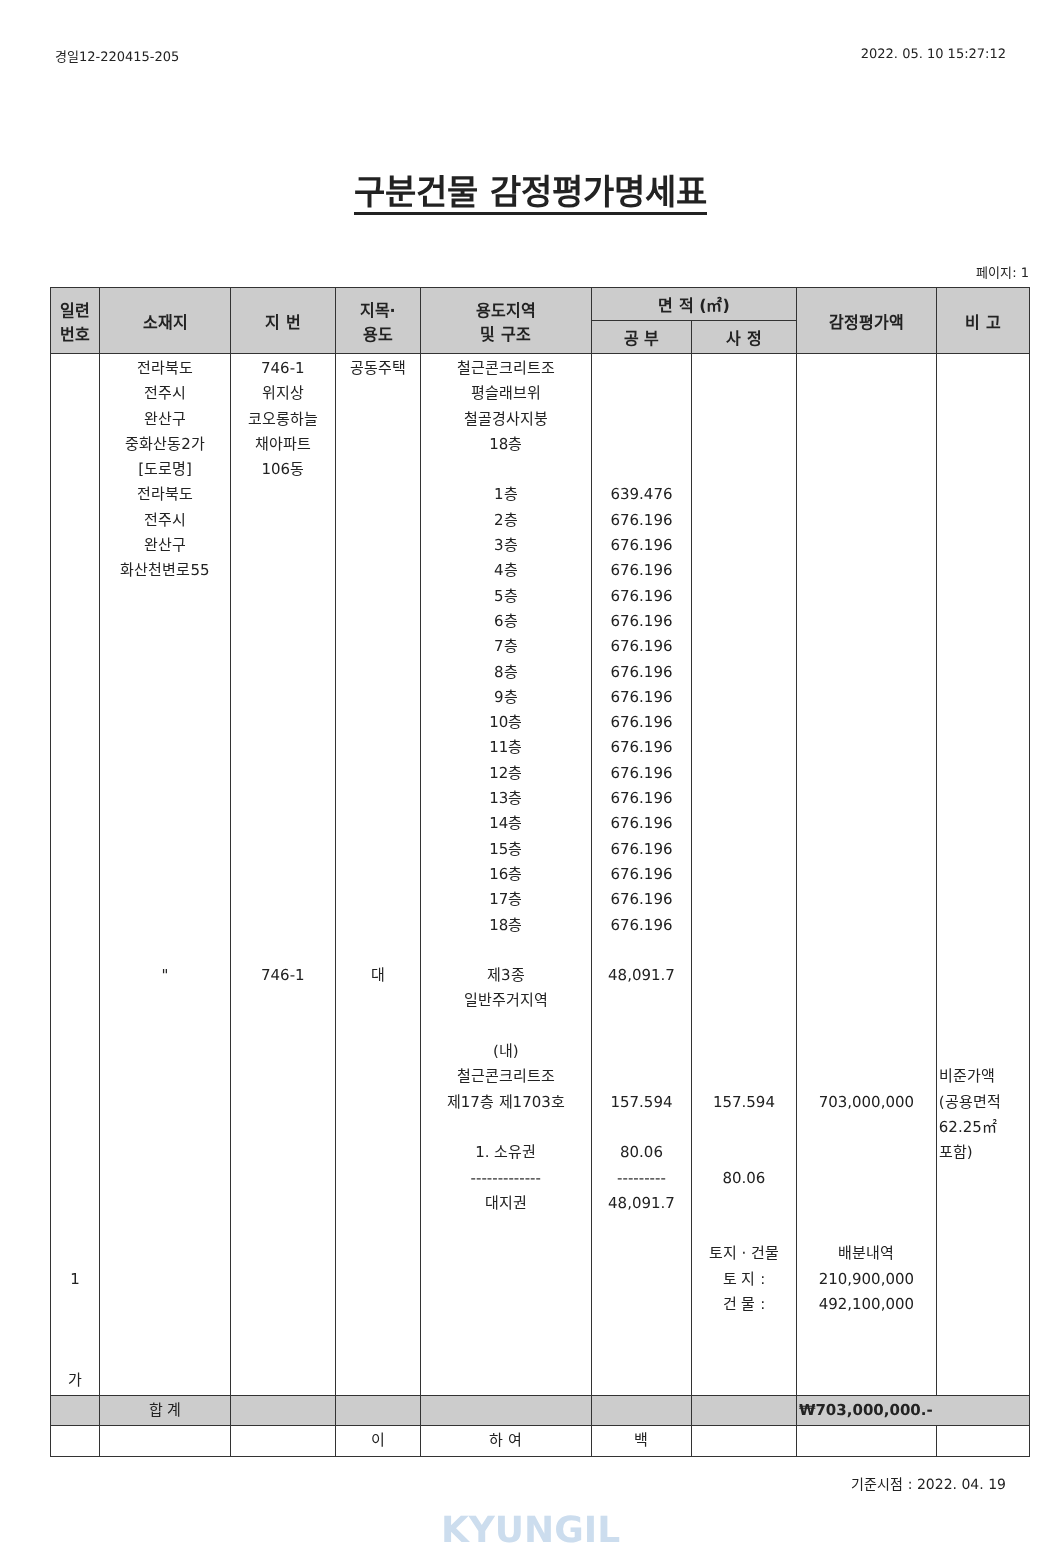경일12-220415-205 2022. 05. 10 15:27:12
구분건물 감정평가명세표
페이지: 1
| 일련 번호 | 소재지 | 지 번 | 지목· 용도 | 용도지역 및 구조 | 면 적 (㎡) | | 감정평가액 | 비 고 |
| --- | --- | --- | --- | --- | --- | --- | --- | --- |
| | | | | | 공 부 | 사 정 | | |
| 1 가 | 전라북도 전주시 완산구 중화산동2가 [도로명] 전라북도 전주시 완산구 화산천변로55 " | 746-1 위지상 코오롱하늘 채아파트 106동 746-1 | 공동주택 대 | 철근콘크리트조 평슬래브위 철골경사지붕 18층 1층 2층 3층 4층 5층 6층 7층 8층 9층 10층 11층 12층 13층 14층 15층 16층 17층 18층 제3종 일반주거지역 (내) 철근콘크리트조 제17층 제1703호 1. 소유권 ------------- 대지권 | 639.476 676.196 676.196 676.196 676.196 676.196 676.196 676.196 676.196 676.196 676.196 676.196 676.196 676.196 676.196 676.196 676.196 676.196 48,091.7 157.594 80.06 --------- 48,091.7 | 157.594 80.06 토지 · 건물 토 지 : 건 물 : | 703,000,000 배분내역 210,900,000 492,100,000 | 비준가액 (공용면적 62.25㎡ 포함) |
| | 합 계 | | | | | | ₩703,000,000.- | |
| | | | 이 | 하 여 | 백 | | | |
기준시점 : 2022. 04. 19
KYUNGIL